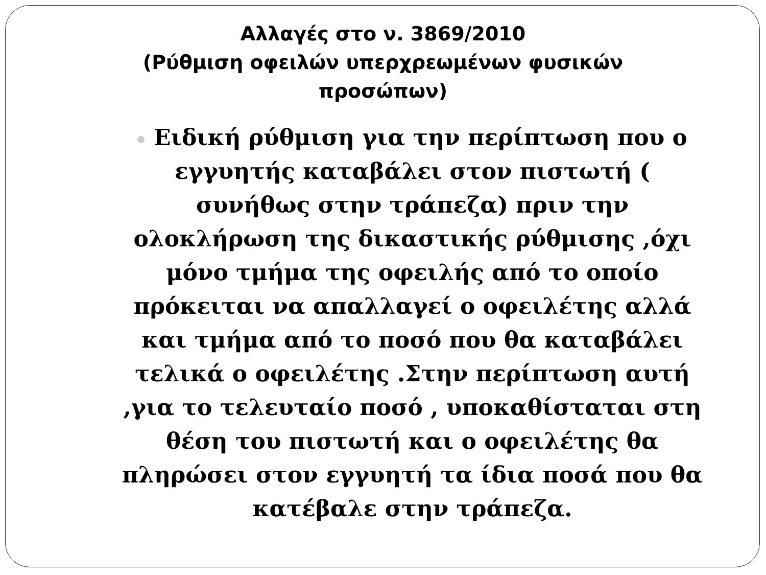Αλλαγές στο ν. 3869/2010
(Ρύθμιση οφειλών υπερχρεωμένων φυσικών
προσώπων)
Ειδική ρύθμιση για την περίπτωση που ο εγγυητής καταβάλει στον πιστωτή ( συνήθως στην τράπεζα) πριν την ολοκλήρωση της δικαστικής ρύθμισης ,όχι μόνο τμήμα της οφειλής από το οποίο πρόκειται να απαλλαγεί ο οφειλέτης αλλά και τμήμα από το ποσό που θα καταβάλει τελικά ο οφειλέτης .Στην περίπτωση αυτή ,για το τελευταίο ποσό , υποκαθίσταται στη θέση του πιστωτή και ο οφειλέτης θα πληρώσει στον εγγυητή τα ίδια ποσά που θα κατέβαλε στην τράπεζα.